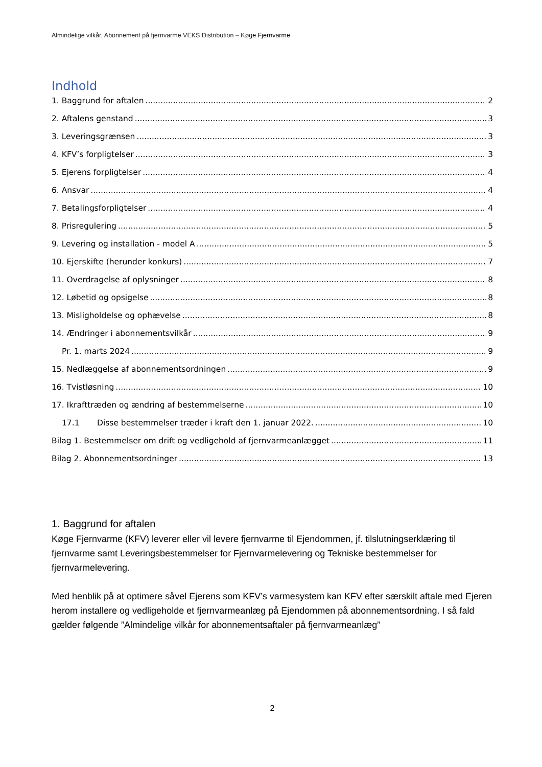Almindelige vilkår, Abonnement på fjernvarme VEKS Distribution – Køge Fjernvarme
Indhold
1. Baggrund for aftalen 2
2. Aftalens genstand 3
3. Leveringsgrænsen 3
4. KFV’s forpligtelser 3
5. Ejerens forpligtelser 4
6. Ansvar 4
7. Betalingsforpligtelser 4
8. Prisregulering 5
9. Levering og installation - model A 5
10. Ejerskifte (herunder konkurs) 7
11. Overdragelse af oplysninger 8
12. Løbetid og opsigelse 8
13. Misligholdelse og ophævelse 8
14. Ændringer i abonnementsvilkår 9
Pr. 1. marts 2024 9
15. Nedlæggelse af abonnementsordningen 9
16. Tvistløsning 10
17. Ikrafttræden og ændring af bestemmelserne 10
17.1 Disse bestemmelser træder i kraft den 1. januar 2022. 10
Bilag 1. Bestemmelser om drift og vedligehold af fjernvarmeanlægget 11
Bilag 2. Abonnementsordninger 13
1. Baggrund for aftalen
Køge Fjernvarme (KFV) leverer eller vil levere fjernvarme til Ejendommen, jf. tilslutningserklæring til fjernvarme samt Leveringsbestemmelser for Fjernvarmelevering og Tekniske bestemmelser for fjernvarmelevering.
Med henblik på at optimere såvel Ejerens som KFV’s varmesystem kan KFV efter særskilt aftale med Ejeren herom installere og vedligeholde et fjernvarmeanlæg på Ejendommen på abonnementsordning. I så fald gælder følgende ”Almindelige vilkår for abonnementsaftaler på fjernvarmeanlæg”
2